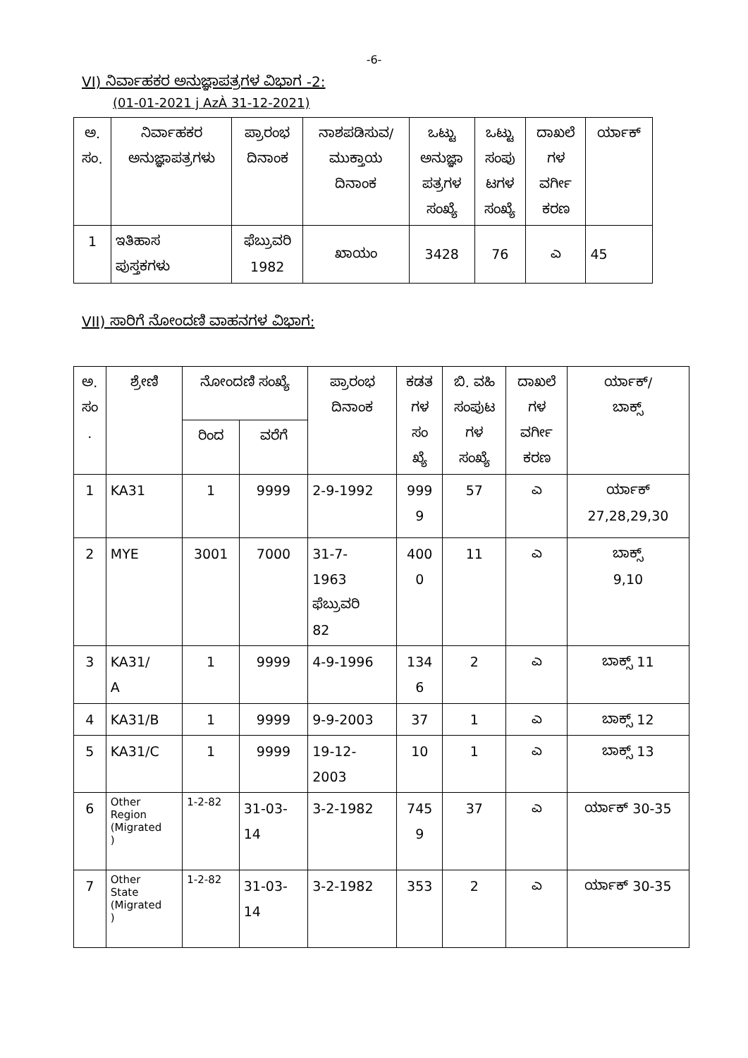-6-
VI) ನಿರ್ವಾಹಕರ ಅನುಜ್ಞಾಪತ್ರಗಳ ವಿಭಾಗ -2:
(01-01-2021 j AzÀ 31-12-2021)
| ಅ. ಸಂ. | ನಿರ್ವಾಹಕರ ಅನುಜ್ಞಾಪತ್ರಗಳು | ಪ್ರಾರಂಭ ದಿನಾಂಕ | ನಾಶಪಡಿಸುವ/ ಮುಕ್ತಾಯ ದಿನಾಂಕ | ಒಟ್ಟು ಅನುಜ್ಞಾ ಪತ್ರಗಳ ಸಂಖ್ಯೆ | ಒಟ್ಟು ಸಂಪು ಟಗಳ ಸಂಖ್ಯೆ | ದಾಖಲೆ ಗಳ ವರ್ಗೀ ಕರಣ | ರ್ಯಾಕ್ |
| --- | --- | --- | --- | --- | --- | --- | --- |
| 1 | ಇತಿಹಾಸ ಪುಸ್ತಕಗಳು | ಫೆಬ್ರುವರಿ 1982 | ಖಾಯಂ | 3428 | 76 | ಎ | 45 |
VII) ಸಾರಿಗೆ ನೋಂದಣಿ ವಾಹನಗಳ ವಿಭಾಗ:
| ಅ. ಸಂ . | ಶ್ರೇಣಿ | ನೋಂದಣಿ ಸಂಖ್ಯೆ | | ಪ್ರಾರಂಭ ದಿನಾಂಕ | ಕಡತ ಗಳ ಸಂ ಖ್ಯೆ | ಬಿ. ವಹಿ ಸಂಪುಟ ಗಳ ಸಂಖ್ಯೆ | ದಾಖಲೆ ಗಳ ವರ್ಗೀ ಕರಣ | ರ್ಯಾಕ್/ ಬಾಕ್ಸ್ |
| --- | --- | --- | --- | --- | --- | --- | --- | --- |
| | | ರಿಂದ | ವರೆಗೆ | | | | | |
| 1 | KA31 | 1 | 9999 | 2-9-1992 | 999 9 | 57 | ಎ | ರ್ಯಾಕ್ 27,28,29,30 |
| 2 | MYE | 3001 | 7000 | 31-7- 1963 ಫೆಬ್ರುವರಿ 82 | 400 0 | 11 | ಎ | ಬಾಕ್ಸ್ 9,10 |
| 3 | KA31/ A | 1 | 9999 | 4-9-1996 | 134 6 | 2 | ಎ | ಬಾಕ್ಸ್ 11 |
| 4 | KA31/B | 1 | 9999 | 9-9-2003 | 37 | 1 | ಎ | ಬಾಕ್ಸ್ 12 |
| 5 | KA31/C | 1 | 9999 | 19-12- 2003 | 10 | 1 | ಎ | ಬಾಕ್ಸ್ 13 |
| 6 | Other Region (Migrated ) | 1-2-82 | 31-03- 14 | 3-2-1982 | 745 9 | 37 | ಎ | ರ್ಯಾಕ್ 30-35 |
| 7 | Other State (Migrated ) | 1-2-82 | 31-03- 14 | 3-2-1982 | 353 | 2 | ಎ | ರ್ಯಾಕ್ 30-35 |